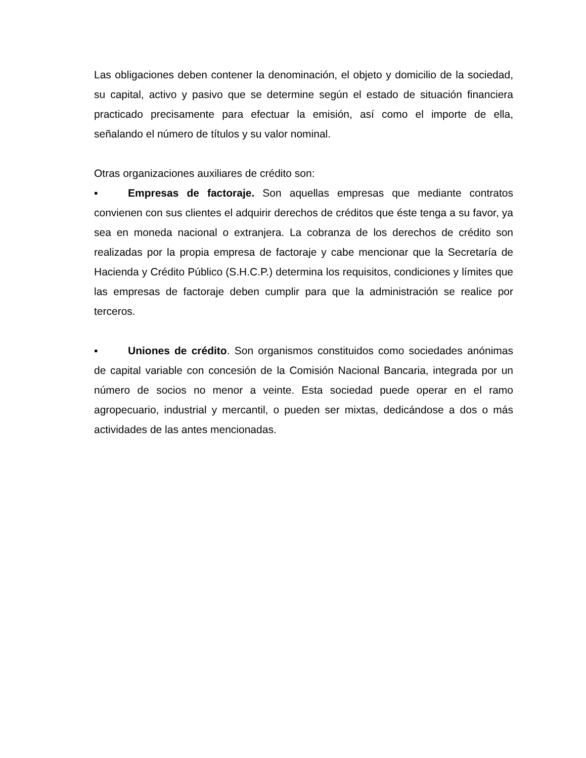Las obligaciones deben contener la denominación, el objeto y domicilio de la sociedad, su capital, activo y pasivo que se determine según el estado de situación financiera practicado precisamente para efectuar la emisión, así como el importe de ella, señalando el número de títulos y su valor nominal.
Otras organizaciones auxiliares de crédito son:
▪ Empresas de factoraje. Son aquellas empresas que mediante contratos convienen con sus clientes el adquirir derechos de créditos que éste tenga a su favor, ya sea en moneda nacional o extranjera. La cobranza de los derechos de crédito son realizadas por la propia empresa de factoraje y cabe mencionar que la Secretaría de Hacienda y Crédito Público (S.H.C.P.) determina los requisitos, condiciones y límites que las empresas de factoraje deben cumplir para que la administración se realice por terceros.
▪ Uniones de crédito. Son organismos constituidos como sociedades anónimas de capital variable con concesión de la Comisión Nacional Bancaria, integrada por un número de socios no menor a veinte. Esta sociedad puede operar en el ramo agropecuario, industrial y mercantil, o pueden ser mixtas, dedicándose a dos o más actividades de las antes mencionadas.